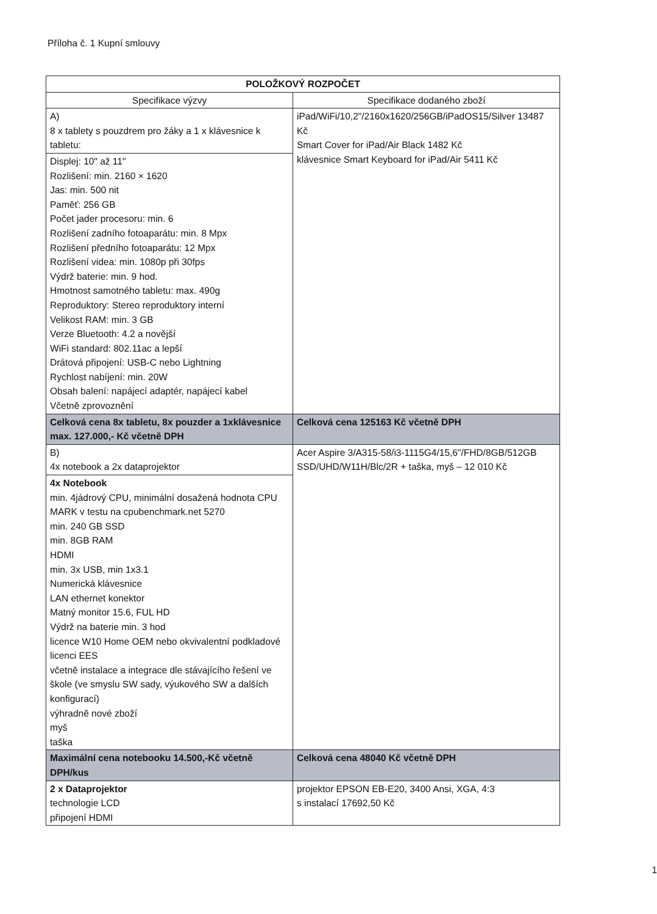Příloha č. 1 Kupní smlouvy
| POLOŽKOVÝ ROZPOČET | |
| --- | --- |
| Specifikace výzvy | Specifikace dodaného zboží |
| A) 8 x tablety s pouzdrem pro žáky a 1 x klávesnice k tabletu: | iPad/WiFi/10,2"/2160x1620/256GB/iPadOS15/Silver 13487 Kč Smart Cover for iPad/Air Black 1482 Kč klávesnice Smart Keyboard for iPad/Air 5411 Kč |
| Displej: 10" až 11" Rozlišení: min. 2160 × 1620 Jas: min. 500 nit Paměť: 256 GB Počet jader procesoru: min. 6 Rozlišení zadního fotoaparátu: min. 8 Mpx Rozlišení předního fotoaparátu: 12 Mpx Rozlišení videa: min. 1080p při 30fps Výdrž baterie: min. 9 hod. Hmotnost samotného tabletu: max. 490g Reproduktory: Stereo reproduktory interní Velikost RAM: min. 3 GB Verze Bluetooth: 4.2 a novější WiFi standard: 802.11ac a lepší Drátová připojení: USB-C nebo Lightning Rychlost nabíjení: min. 20W Obsah balení: napájecí adaptér, napájecí kabel Včetně zprovoznění | |
| Celková cena 8x tabletu, 8x pouzder a 1xklávesnice max. 127.000,- Kč včetně DPH | Celková cena 125163 Kč včetně DPH |
| B) 4x notebook a 2x dataprojektor | Acer Aspire 3/A315-58/i3-1115G4/15,6"/FHD/8GB/512GB SSD/UHD/W11H/Blc/2R + taška, myš – 12 010 Kč |
| 4x Notebook min. 4jádrový CPU, minimální dosažená hodnota CPU MARK v testu na cpubenchmark.net 5270 min. 240 GB SSD min. 8GB RAM HDMI min. 3x USB, min 1x3.1 Numerická klávesnice LAN ethernet konektor Matný monitor 15.6, FUL HD Výdrž na baterie min. 3 hod licence W10 Home OEM nebo okvivalentní podkladové licenci EES včetně instalace a integrace dle stávajícího řešení ve škole (ve smyslu SW sady, výukového SW a dalších konfigurací) výhradně nové zboží myš taška | |
| Maximální cena notebooku 14.500,-Kč včetně DPH/kus | Celková cena 48040 Kč včetně DPH |
| 2 x Dataprojektor technologie LCD připojení HDMI | projektor EPSON EB-E20, 3400 Ansi, XGA, 4:3 s instalací 17692,50 Kč |
1